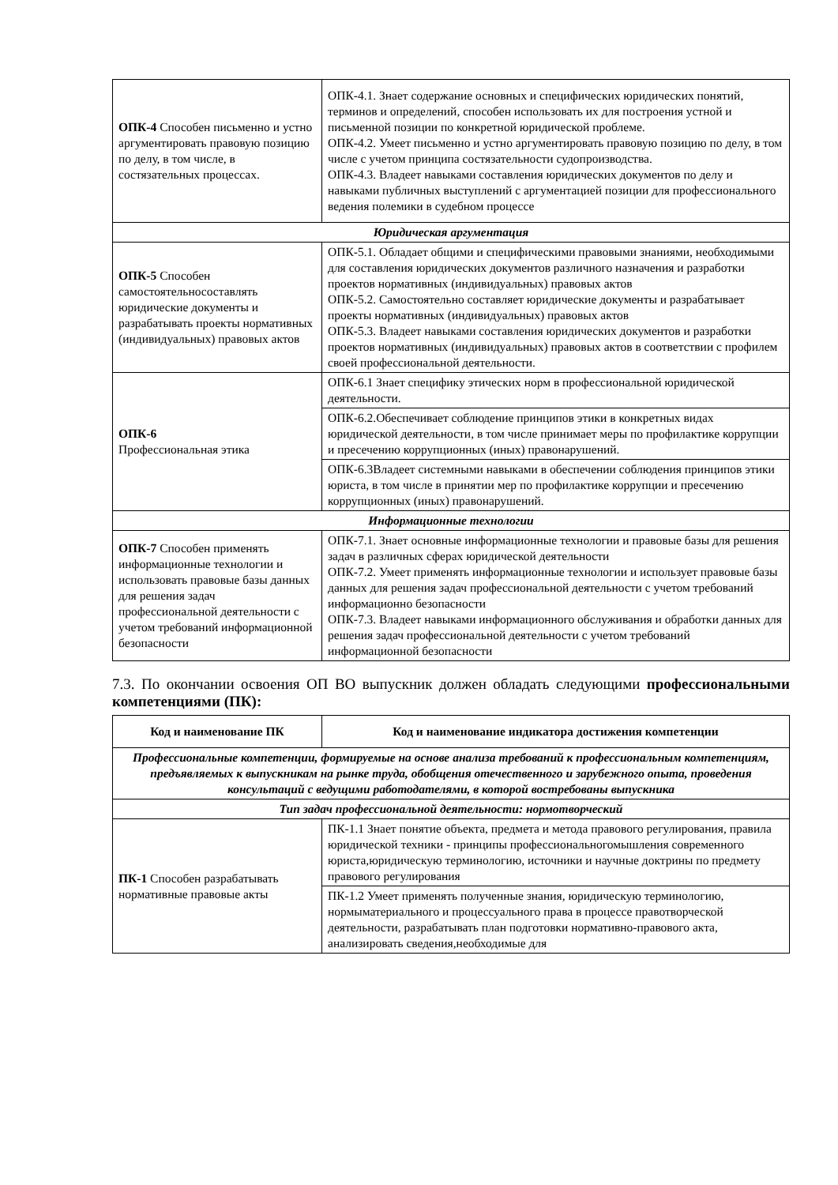| ОПК-4 Способен письменно и устно аргументировать правовую позицию по делу, в том числе, в состязательных процессах. | ОПК-4.1. Знает содержание основных и специфических юридических понятий, терминов и определений, способен использовать их для построения устной и письменной позиции по конкретной юридической проблеме. ОПК-4.2. Умеет письменно и устно аргументировать правовую позицию по делу, в том числе с учетом принципа состязательности судопроизводства. ОПК-4.3. Владеет навыками составления юридических документов по делу и навыками публичных выступлений с аргументацией позиции для профессионального ведения полемики в судебном процессе |
| Юридическая аргументация | |
| ОПК-5 Способен самостоятельносоставлять юридические документы и разрабатывать проекты нормативных (индивидуальных) правовых актов | ОПК-5.1. Обладает общими и специфическими правовыми знаниями, необходимыми для составления юридических документов различного назначения и разработки проектов нормативных (индивидуальных) правовых актов ОПК-5.2. Самостоятельно составляет юридические документы и разрабатывает проекты нормативных (индивидуальных) правовых актов ОПК-5.3. Владеет навыками составления юридических документов и разработки проектов нормативных (индивидуальных) правовых актов в соответствии с профилем своей профессиональной деятельности. |
| ОПК-6 Профессиональная этика | ОПК-6.1 Знает специфику этических норм в профессиональной юридической деятельности. |
| | ОПК-6.2.Обеспечивает соблюдение принципов этики в конкретных видах юридической деятельности, в том числе принимает меры по профилактике коррупции и пресечению коррупционных (иных) правонарушений. |
| | ОПК-6.3Владеет системными навыками в обеспечении соблюдения принципов этики юриста, в том числе в принятии мер по профилактике коррупции и пресечению коррупционных (иных) правонарушений. |
| Информационные технологии | |
| ОПК-7 Способен применять информационные технологии и использовать правовые базы данных для решения задач профессиональной деятельности с учетом требований информационной безопасности | ОПК-7.1. Знает основные информационные технологии и правовые базы для решения задач в различных сферах юридической деятельности ОПК-7.2. Умеет применять информационные технологии и использует правовые базы данных для решения задач профессиональной деятельности с учетом требований информационно безопасности ОПК-7.3. Владеет навыками информационного обслуживания и обработки данных для решения задач профессиональной деятельности с учетом требований информационной безопасности |
7.3. По окончании освоения ОП ВО выпускник должен обладать следующими профессиональными компетенциями (ПК):
| Код и наименование ПК | Код и наименование индикатора достижения компетенции |
| --- | --- |
| Профессиональные компетенции, формируемые на основе анализа требований к профессиональным компетенциям, предъявляемых к выпускникам на рынке труда, обобщения отечественного и зарубежного опыта, проведения консультаций с ведущими работодателями, в которой востребованы выпускника | |
| Тип задач профессиональной деятельности: нормотворческий | |
| ПК-1 Способен разрабатывать нормативные правовые акты | ПК-1.1 Знает понятие объекта, предмета и метода правового регулирования, правила юридической техники - принципы профессиональногомышления современного юриста,юридическую терминологию, источники и научные доктрины по предмету правового регулирования |
| | ПК-1.2 Умеет применять полученные знания, юридическую терминологию, нормыматериального и процессуального права в процессе правотворческой деятельности, разрабатывать план подготовки нормативно-правового акта, анализировать сведения,необходимые для |